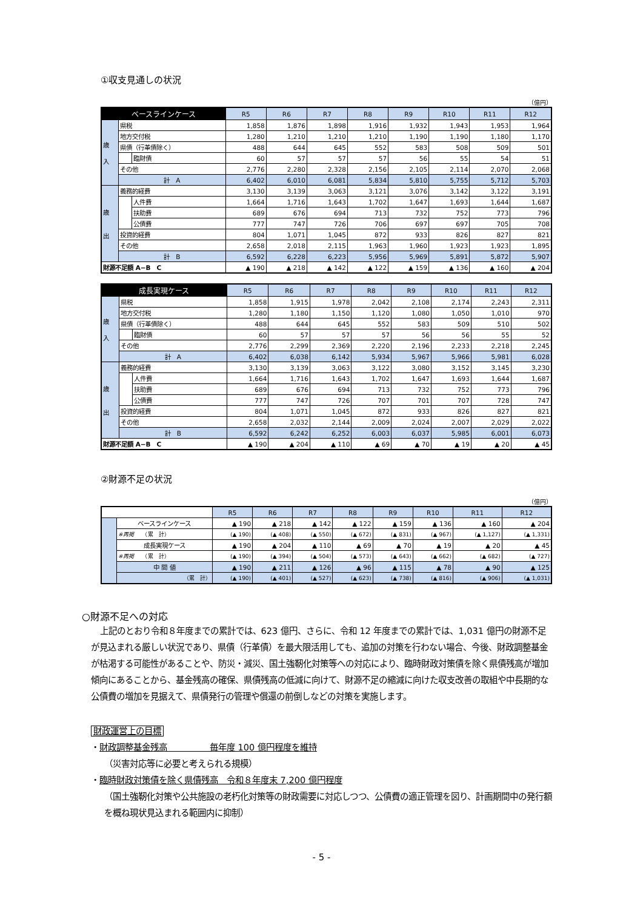①収支見通しの状況
（億円）
| ベースラインケース | | | R5 | R6 | R7 | R8 | R9 | R10 | R11 | R12 |
| --- | --- | --- | --- | --- | --- | --- | --- | --- | --- | --- |
| 歳 入 | 県税 | | 1,858 | 1,876 | 1,898 | 1,916 | 1,932 | 1,943 | 1,953 | 1,964 |
| | 地方交付税 | | 1,280 | 1,210 | 1,210 | 1,210 | 1,190 | 1,190 | 1,180 | 1,170 |
| | 県債（行革債除く） | | 488 | 644 | 645 | 552 | 583 | 508 | 509 | 501 |
| | | 臨財債 | 60 | 57 | 57 | 57 | 56 | 55 | 54 | 51 |
| | その他 | | 2,776 | 2,280 | 2,328 | 2,156 | 2,105 | 2,114 | 2,070 | 2,068 |
| | 計 A | | 6,402 | 6,010 | 6,081 | 5,834 | 5,810 | 5,755 | 5,712 | 5,703 |
| 歳 出 | 義務的経費 | | 3,130 | 3,139 | 3,063 | 3,121 | 3,076 | 3,142 | 3,122 | 3,191 |
| | | 人件費 | 1,664 | 1,716 | 1,643 | 1,702 | 1,647 | 1,693 | 1,644 | 1,687 |
| | | 扶助費 | 689 | 676 | 694 | 713 | 732 | 752 | 773 | 796 |
| | | 公債費 | 777 | 747 | 726 | 706 | 697 | 697 | 705 | 708 |
| | 投資的経費 | | 804 | 1,071 | 1,045 | 872 | 933 | 826 | 827 | 821 |
| | その他 | | 2,658 | 2,018 | 2,115 | 1,963 | 1,960 | 1,923 | 1,923 | 1,895 |
| | 計 B | | 6,592 | 6,228 | 6,223 | 5,956 | 5,969 | 5,891 | 5,872 | 5,907 |
| 財源不足額 A−B C | | | ▲ 190 | ▲ 218 | ▲ 142 | ▲ 122 | ▲ 159 | ▲ 136 | ▲ 160 | ▲ 204 |
| 成長実現ケース | | | R5 | R6 | R7 | R8 | R9 | R10 | R11 | R12 |
| --- | --- | --- | --- | --- | --- | --- | --- | --- | --- | --- |
| 歳 入 | 県税 | | 1,858 | 1,915 | 1,978 | 2,042 | 2,108 | 2,174 | 2,243 | 2,311 |
| | 地方交付税 | | 1,280 | 1,180 | 1,150 | 1,120 | 1,080 | 1,050 | 1,010 | 970 |
| | 県債（行革債除く） | | 488 | 644 | 645 | 552 | 583 | 509 | 510 | 502 |
| | | 臨財債 | 60 | 57 | 57 | 57 | 56 | 56 | 55 | 52 |
| | その他 | | 2,776 | 2,299 | 2,369 | 2,220 | 2,196 | 2,233 | 2,218 | 2,245 |
| | 計 A | | 6,402 | 6,038 | 6,142 | 5,934 | 5,967 | 5,966 | 5,981 | 6,028 |
| 歳 出 | 義務的経費 | | 3,130 | 3,139 | 3,063 | 3,122 | 3,080 | 3,152 | 3,145 | 3,230 |
| | | 人件費 | 1,664 | 1,716 | 1,643 | 1,702 | 1,647 | 1,693 | 1,644 | 1,687 |
| | | 扶助費 | 689 | 676 | 694 | 713 | 732 | 752 | 773 | 796 |
| | | 公債費 | 777 | 747 | 726 | 707 | 701 | 707 | 728 | 747 |
| | 投資的経費 | | 804 | 1,071 | 1,045 | 872 | 933 | 826 | 827 | 821 |
| | その他 | | 2,658 | 2,032 | 2,144 | 2,009 | 2,024 | 2,007 | 2,029 | 2,022 |
| | 計 B | | 6,592 | 6,242 | 6,252 | 6,003 | 6,037 | 5,985 | 6,001 | 6,073 |
| 財源不足額 A−B C | | | ▲ 190 | ▲ 204 | ▲ 110 | ▲ 69 | ▲ 70 | ▲ 19 | ▲ 20 | ▲ 45 |
②財源不足の状況
（億円）
| | | R5 | R6 | R7 | R8 | R9 | R10 | R11 | R12 |
| --- | --- | --- | --- | --- | --- | --- | --- | --- | --- |
| | ベースラインケース | ▲ 190 | ▲ 218 | ▲ 142 | ▲ 122 | ▲ 159 | ▲ 136 | ▲ 160 | ▲ 204 |
| | ※再掲 （累 計） | (▲ 190) | (▲ 408) | (▲ 550) | (▲ 672) | (▲ 831) | (▲ 967) | (▲ 1,127) | (▲ 1,331) |
| | 成長実現ケース | ▲ 190 | ▲ 204 | ▲ 110 | ▲ 69 | ▲ 70 | ▲ 19 | ▲ 20 | ▲ 45 |
| | ※再掲 （累 計） | (▲ 190) | (▲ 394) | (▲ 504) | (▲ 573) | (▲ 643) | (▲ 662) | (▲ 682) | (▲ 727) |
| | 中 間 値 | ▲ 190 | ▲ 211 | ▲ 126 | ▲ 96 | ▲ 115 | ▲ 78 | ▲ 90 | ▲ 125 |
| | （累 計） | (▲ 190) | (▲ 401) | (▲ 527) | (▲ 623) | (▲ 738) | (▲ 816) | (▲ 906) | (▲ 1,031) |
○財源不足への対応
上記のとおり令和８年度までの累計では、623 億円、さらに、令和 12 年度までの累計では、1,031 億円の財源不足が見込まれる厳しい状況であり、県債（行革債）を最大限活用しても、追加の対策を行わない場合、今後、財政調整基金が枯渇する可能性があることや、防災・減災、国土強靭化対策等への対応により、臨時財政対策債を除く県債残高が増加傾向にあることから、基金残高の確保、県債残高の低減に向けて、財源不足の縮減に向けた収支改善の取組や中長期的な公債費の増加を見据えて、県債発行の管理や償還の前倒しなどの対策を実施します。
財政運営上の目標
・財政調整基金残高　　　　　毎年度 100 億円程度を維持
（災害対応等に必要と考えられる規模）
・臨時財政対策債を除く県債残高　令和８年度末 7,200 億円程度
（国土強靭化対策や公共施設の老朽化対策等の財政需要に対応しつつ、公債費の適正管理を図り、計画期間中の発行額を概ね現状見込まれる範囲内に抑制）
- 5 -